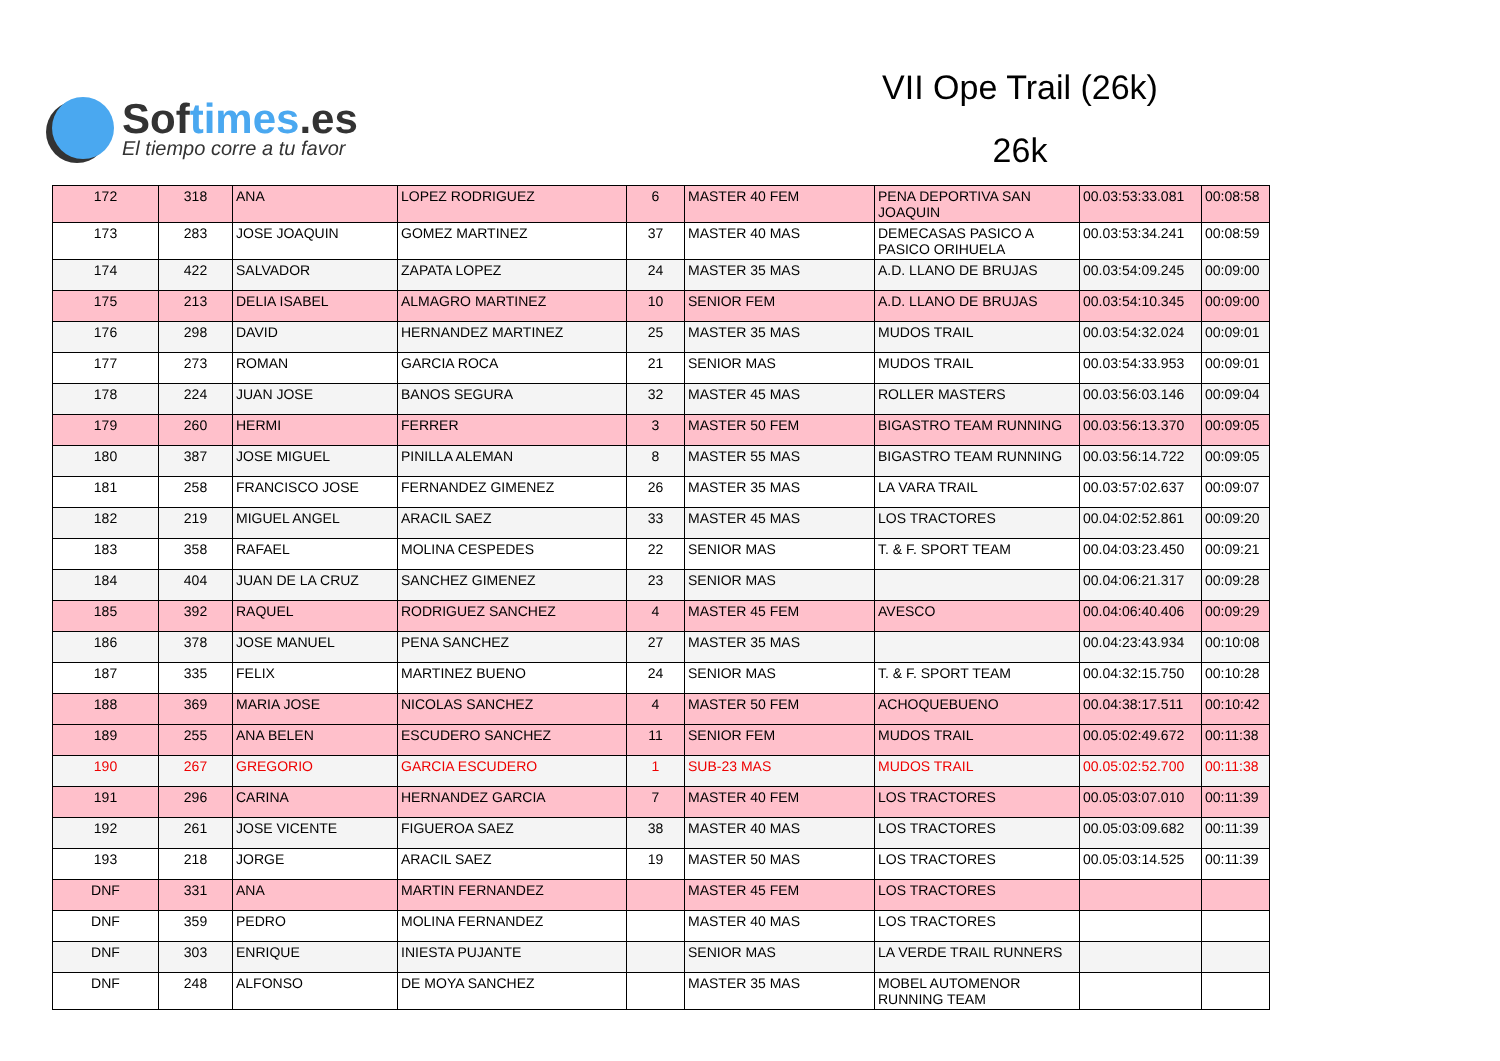Softimes.es
El tiempo corre a tu favor
VII Ope Trail (26k)
26k
| 172 | 318 | ANA | LOPEZ RODRIGUEZ | 6 | MASTER 40 FEM | PENA DEPORTIVA SAN JOAQUIN | 00.03:53:33.081 | 00:08:58 |
| 173 | 283 | JOSE JOAQUIN | GOMEZ MARTINEZ | 37 | MASTER 40 MAS | DEMECASAS PASICO A PASICO ORIHUELA | 00.03:53:34.241 | 00:08:59 |
| 174 | 422 | SALVADOR | ZAPATA LOPEZ | 24 | MASTER 35 MAS | A.D. LLANO DE BRUJAS | 00.03:54:09.245 | 00:09:00 |
| 175 | 213 | DELIA ISABEL | ALMAGRO MARTINEZ | 10 | SENIOR FEM | A.D. LLANO DE BRUJAS | 00.03:54:10.345 | 00:09:00 |
| 176 | 298 | DAVID | HERNANDEZ MARTINEZ | 25 | MASTER 35 MAS | MUDOS TRAIL | 00.03:54:32.024 | 00:09:01 |
| 177 | 273 | ROMAN | GARCIA ROCA | 21 | SENIOR MAS | MUDOS TRAIL | 00.03:54:33.953 | 00:09:01 |
| 178 | 224 | JUAN JOSE | BANOS SEGURA | 32 | MASTER 45 MAS | ROLLER MASTERS | 00.03:56:03.146 | 00:09:04 |
| 179 | 260 | HERMI | FERRER | 3 | MASTER 50 FEM | BIGASTRO TEAM RUNNING | 00.03:56:13.370 | 00:09:05 |
| 180 | 387 | JOSE MIGUEL | PINILLA ALEMAN | 8 | MASTER 55 MAS | BIGASTRO TEAM RUNNING | 00.03:56:14.722 | 00:09:05 |
| 181 | 258 | FRANCISCO JOSE | FERNANDEZ GIMENEZ | 26 | MASTER 35 MAS | LA VARA TRAIL | 00.03:57:02.637 | 00:09:07 |
| 182 | 219 | MIGUEL ANGEL | ARACIL SAEZ | 33 | MASTER 45 MAS | LOS TRACTORES | 00.04:02:52.861 | 00:09:20 |
| 183 | 358 | RAFAEL | MOLINA CESPEDES | 22 | SENIOR MAS | T. & F. SPORT TEAM | 00.04:03:23.450 | 00:09:21 |
| 184 | 404 | JUAN DE LA CRUZ | SANCHEZ GIMENEZ | 23 | SENIOR MAS | | 00.04:06:21.317 | 00:09:28 |
| 185 | 392 | RAQUEL | RODRIGUEZ SANCHEZ | 4 | MASTER 45 FEM | AVESCO | 00.04:06:40.406 | 00:09:29 |
| 186 | 378 | JOSE MANUEL | PENA SANCHEZ | 27 | MASTER 35 MAS | | 00.04:23:43.934 | 00:10:08 |
| 187 | 335 | FELIX | MARTINEZ BUENO | 24 | SENIOR MAS | T. & F. SPORT TEAM | 00.04:32:15.750 | 00:10:28 |
| 188 | 369 | MARIA JOSE | NICOLAS SANCHEZ | 4 | MASTER 50 FEM | ACHOQUEBUENO | 00.04:38:17.511 | 00:10:42 |
| 189 | 255 | ANA BELEN | ESCUDERO SANCHEZ | 11 | SENIOR FEM | MUDOS TRAIL | 00.05:02:49.672 | 00:11:38 |
| 190 | 267 | GREGORIO | GARCIA ESCUDERO | 1 | SUB-23 MAS | MUDOS TRAIL | 00.05:02:52.700 | 00:11:38 |
| 191 | 296 | CARINA | HERNANDEZ GARCIA | 7 | MASTER 40 FEM | LOS TRACTORES | 00.05:03:07.010 | 00:11:39 |
| 192 | 261 | JOSE VICENTE | FIGUEROA SAEZ | 38 | MASTER 40 MAS | LOS TRACTORES | 00.05:03:09.682 | 00:11:39 |
| 193 | 218 | JORGE | ARACIL SAEZ | 19 | MASTER 50 MAS | LOS TRACTORES | 00.05:03:14.525 | 00:11:39 |
| DNF | 331 | ANA | MARTIN FERNANDEZ | | MASTER 45 FEM | LOS TRACTORES | | |
| DNF | 359 | PEDRO | MOLINA FERNANDEZ | | MASTER 40 MAS | LOS TRACTORES | | |
| DNF | 303 | ENRIQUE | INIESTA PUJANTE | | SENIOR MAS | LA VERDE TRAIL RUNNERS | | |
| DNF | 248 | ALFONSO | DE MOYA SANCHEZ | | MASTER 35 MAS | MOBEL AUTOMENOR RUNNING TEAM | | |